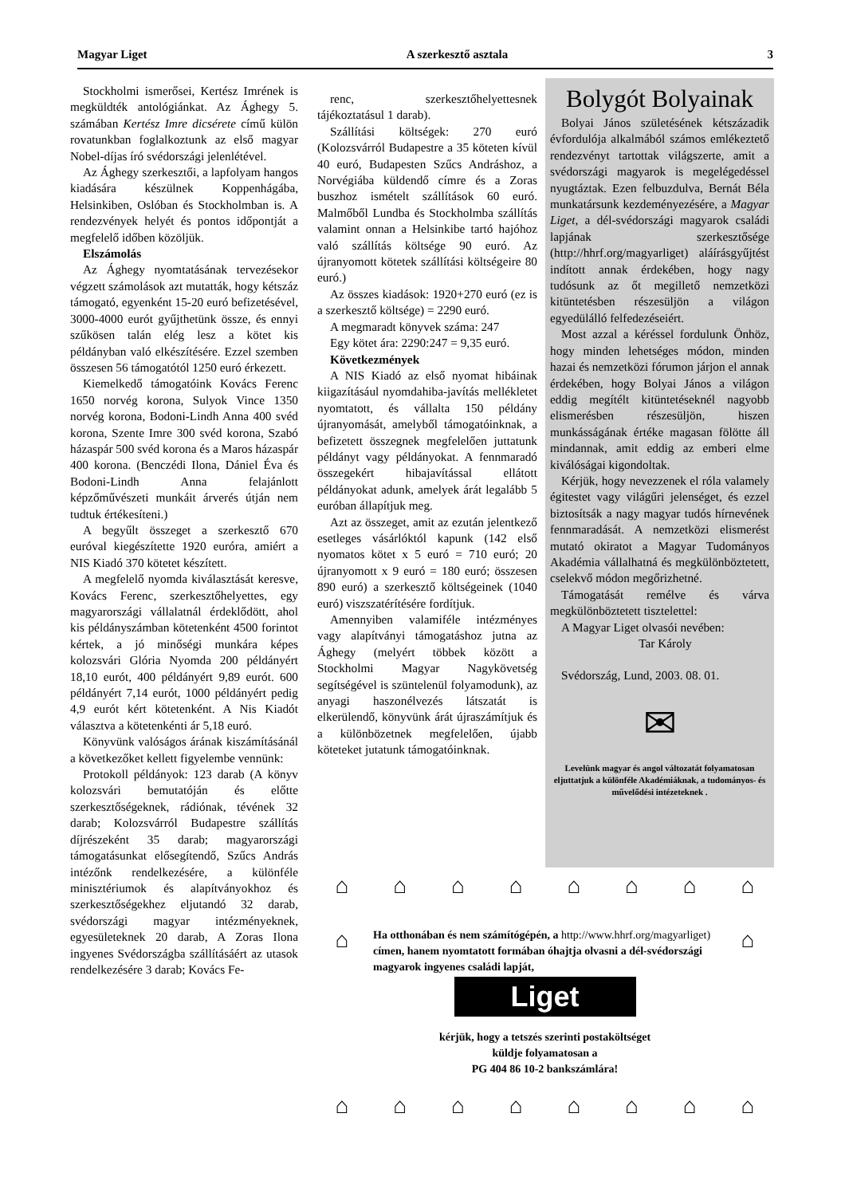Magyar Liget A szerkesztő asztala 3
Stockholmi ismerősei, Kertész Imrének is megküldték antológiánkat. Az Ághegy 5. számában Kertész Imre dicsérete című külön rovatunkban foglalkoztunk az első magyar Nobel-díjas író svédországi jelenlétével.
Az Ághegy szerkesztői, a lapfolyam hangos kiadására készülnek Koppenhágába, Helsinkiben, Oslóban és Stockholmban is. A rendezvények helyét és pontos időpontját a megfelelő időben közöljük.
Elszámolás
Az Ághegy nyomtatásának tervezésekor végzett számolások azt mutatták, hogy kétszáz támogató, egyenként 15-20 euró befizetésével, 3000-4000 eurót gyűjthetünk össze, és ennyi szűkösen talán elég lesz a kötet kis példányban való elkészítésére. Ezzel szemben összesen 56 támogatótól 1250 euró érkezett.
Kiemelkedő támogatóink Kovács Ferenc 1650 norvég korona, Sulyok Vince 1350 norvég korona, Bodoni-Lindh Anna 400 svéd korona, Szente Imre 300 svéd korona, Szabó házaspár 500 svéd korona és a Maros házaspár 400 korona. (Benczédi Ilona, Dániel Éva és Bodoni-Lindh Anna felajánlott képzőművészeti munkáit árverés útján nem tudtuk értékesíteni.)
A begyűlt összeget a szerkesztő 670 euróval kiegészítette 1920 euróra, amiért a NIS Kiadó 370 kötetet készített.
A megfelelő nyomda kiválasztását keresve, Kovács Ferenc, szerkesztőhelyettes, egy magyarországi vállalatnál érdeklődött, ahol kis példányszámban kötetenként 4500 forintot kértek, a jó minőségi munkára képes kolozsvári Glória Nyomda 200 példányért 18,10 eurót, 400 példányért 9,89 eurót. 600 példányért 7,14 eurót, 1000 példányért pedig 4,9 eurót kért kötetenként. A Nis Kiadót választva a kötetenkénti ár 5,18 euró.
Könyvünk valóságos árának kiszámításánál a következőket kellett figyelembe vennünk:
Protokoll példányok: 123 darab (A könyv kolozsvári bemutatóján és előtte szerkesztőségeknek, rádiónak, tévének 32 darab; Kolozsvárról Budapestre szállítás díjrészeként 35 darab; magyarországi támogatásunkat elősegítendő, Szűcs András intézőnk rendelkezésére, a különféle minisztériumok és alapítványokhoz és szerkesztőségekhez eljutandó 32 darab, svédországi magyar intézményeknek, egyesületeknek 20 darab, A Zoras Ilona ingyenes Svédországba szállításáért az utasok rendelkezésére 3 darab; Kovács Fe-
renc, szerkesztőhelyettesnek tájékoztatásul 1 darab).
Szállítási költségek: 270 euró (Kolozsvárról Budapestre a 35 köteten kívül 40 euró, Budapesten Szűcs Andráshoz, a Norvégiába küldendő címre és a Zoras buszhoz ismételt szállítások 60 euró. Malmőből Lundba és Stockholmba szállítás valamint onnan a Helsinkibe tartó hajóhoz való szállítás költsége 90 euró. Az újranyomott kötetek szállítási költségeire 80 euró.)
Az összes kiadások: 1920+270 euró (ez is a szerkesztő költsége) = 2290 euró.
A megmaradt könyvek száma: 247
Egy kötet ára: 2290:247 = 9,35 euró.
Következmények
A NIS Kiadó az első nyomat hibáinak kiigazításául nyomdahiba-javítás mellékletet nyomtatott, és vállalta 150 példány újranyomását, amelyből támogatóinknak, a befizetett összegnek megfelelően juttatunk példányt vagy példányokat. A fennmaradó összegekért hibajavítással ellátott példányokat adunk, amelyek árát legalább 5 euróban állapítjuk meg.
Azt az összeget, amit az ezután jelentkező esetleges vásárlóktól kapunk (142 első nyomatos kötet x 5 euró = 710 euró; 20 újranyomott x 9 euró = 180 euró; összesen 890 euró) a szerkesztő költségeinek (1040 euró) viszszatérítésére fordítjuk.
Amennyiben valamiféle intézményes vagy alapítványi támogatáshoz jutna az Ághegy (melyért többek között a Stockholmi Magyar Nagykövetség segítségével is szüntelenül folyamodunk), az anyagi haszonélvezés látszatát is elkerülendő, könyvünk árát újraszámítjuk és a különbözetnek megfelelően, újabb köteteket jutatunk támogatóinknak.
Bolygót Bolyainak
Bolyai János születésének kétszázadik évfordulója alkalmából számos emlékeztető rendezvényt tartottak világszerte, amit a svédországi magyarok is megelégedéssel nyugtáztak. Ezen felbuzdulva, Bernát Béla munkatársunk kezdeményezésére, a Magyar Liget, a dél-svédországi magyarok családi lapjának szerkesztősége (http://hhrf.org/magyarliget) aláírásgyűjtést indított annak érdekében, hogy nagy tudósunk az őt megillető nemzetközi kitüntetésben részesüljön a világon egyedülálló felfedezéseiért.
Most azzal a kéréssel fordulunk Önhöz, hogy minden lehetséges módon, minden hazai és nemzetközi fórumon járjon el annak érdekében, hogy Bolyai János a világon eddig megítélt kitüntetéseknél nagyobb elismerésben részesüljön, hiszen munkásságának értéke magasan fölötte áll mindannak, amit eddig az emberi elme kiválóságai kigondoltak.
Kérjük, hogy nevezzenek el róla valamely égitestet vagy világűri jelenséget, és ezzel biztosítsák a nagy magyar tudós hírnevének fennmaradását. A nemzetközi elismerést mutató okiratot a Magyar Tudományos Akadémia vállalhatná és megkülönböztetett, cselekvő módon megőrizhetné.
Támogatását remélve és várva megkülönböztetett tisztelettel:
A Magyar Liget olvasói nevében:
Tar Károly
Svédország, Lund, 2003. 08. 01.
✉
Levelünk magyar és angol változatát folyamatosan eljuttatjuk a különféle Akadémiáknak, a tudományos- és művelődési intézeteknek .
⌂ ⌂ ⌂ ⌂ ⌂ ⌂ ⌂ ⌂
⌂
Ha otthonában és nem számítógépén, a http://www.hhrf.org/magyarliget) címen, hanem nyomtatott formában óhajtja olvasni a dél-svédországi magyarok ingyenes családi lapját,
Liget
kérjük, hogy a tetszés szerinti postaköltséget
küldje folyamatosan a
PG 404 86 10-2 bankszámlára!
⌂
⌂ ⌂ ⌂ ⌂ ⌂ ⌂ ⌂ ⌂